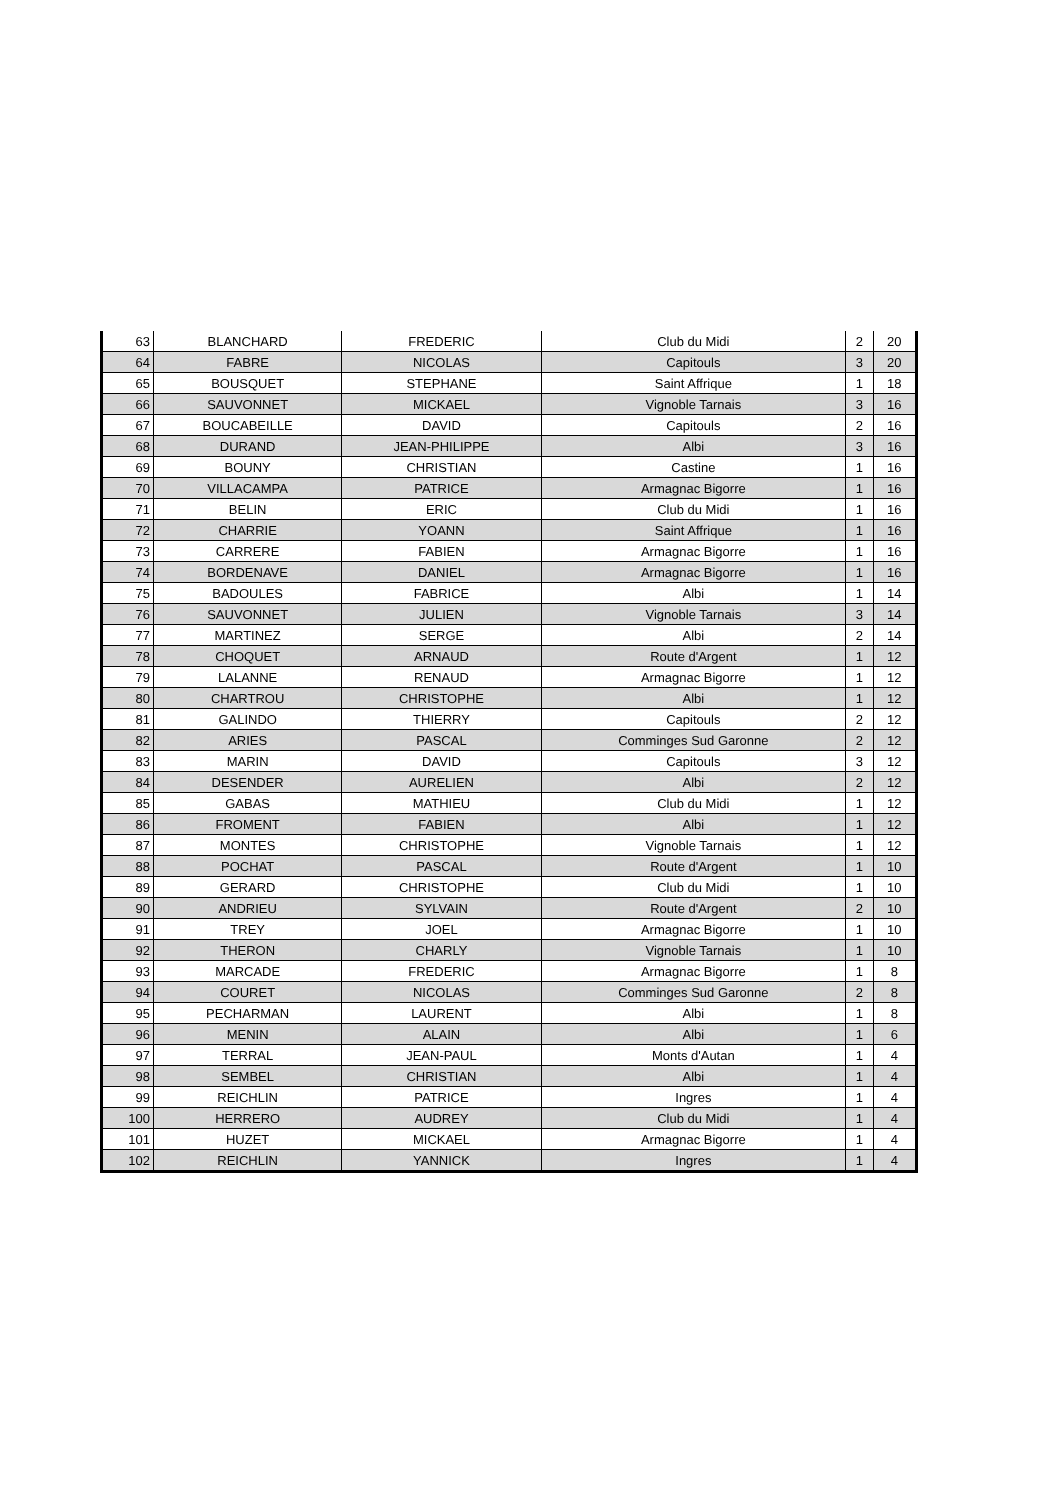| 63 | BLANCHARD | FREDERIC | Club du Midi | 2 | 20 |
| 64 | FABRE | NICOLAS | Capitouls | 3 | 20 |
| 65 | BOUSQUET | STEPHANE | Saint Affrique | 1 | 18 |
| 66 | SAUVONNET | MICKAEL | Vignoble Tarnais | 3 | 16 |
| 67 | BOUCABEILLE | DAVID | Capitouls | 2 | 16 |
| 68 | DURAND | JEAN-PHILIPPE | Albi | 3 | 16 |
| 69 | BOUNY | CHRISTIAN | Castine | 1 | 16 |
| 70 | VILLACAMPA | PATRICE | Armagnac Bigorre | 1 | 16 |
| 71 | BELIN | ERIC | Club du Midi | 1 | 16 |
| 72 | CHARRIE | YOANN | Saint Affrique | 1 | 16 |
| 73 | CARRERE | FABIEN | Armagnac Bigorre | 1 | 16 |
| 74 | BORDENAVE | DANIEL | Armagnac Bigorre | 1 | 16 |
| 75 | BADOULES | FABRICE | Albi | 1 | 14 |
| 76 | SAUVONNET | JULIEN | Vignoble Tarnais | 3 | 14 |
| 77 | MARTINEZ | SERGE | Albi | 2 | 14 |
| 78 | CHOQUET | ARNAUD | Route d'Argent | 1 | 12 |
| 79 | LALANNE | RENAUD | Armagnac Bigorre | 1 | 12 |
| 80 | CHARTROU | CHRISTOPHE | Albi | 1 | 12 |
| 81 | GALINDO | THIERRY | Capitouls | 2 | 12 |
| 82 | ARIES | PASCAL | Comminges Sud Garonne | 2 | 12 |
| 83 | MARIN | DAVID | Capitouls | 3 | 12 |
| 84 | DESENDER | AURELIEN | Albi | 2 | 12 |
| 85 | GABAS | MATHIEU | Club du Midi | 1 | 12 |
| 86 | FROMENT | FABIEN | Albi | 1 | 12 |
| 87 | MONTES | CHRISTOPHE | Vignoble Tarnais | 1 | 12 |
| 88 | POCHAT | PASCAL | Route d'Argent | 1 | 10 |
| 89 | GERARD | CHRISTOPHE | Club du Midi | 1 | 10 |
| 90 | ANDRIEU | SYLVAIN | Route d'Argent | 2 | 10 |
| 91 | TREY | JOEL | Armagnac Bigorre | 1 | 10 |
| 92 | THERON | CHARLY | Vignoble Tarnais | 1 | 10 |
| 93 | MARCADE | FREDERIC | Armagnac Bigorre | 1 | 8 |
| 94 | COURET | NICOLAS | Comminges Sud Garonne | 2 | 8 |
| 95 | PECHARMAN | LAURENT | Albi | 1 | 8 |
| 96 | MENIN | ALAIN | Albi | 1 | 6 |
| 97 | TERRAL | JEAN-PAUL | Monts d'Autan | 1 | 4 |
| 98 | SEMBEL | CHRISTIAN | Albi | 1 | 4 |
| 99 | REICHLIN | PATRICE | Ingres | 1 | 4 |
| 100 | HERRERO | AUDREY | Club du Midi | 1 | 4 |
| 101 | HUZET | MICKAEL | Armagnac Bigorre | 1 | 4 |
| 102 | REICHLIN | YANNICK | Ingres | 1 | 4 |